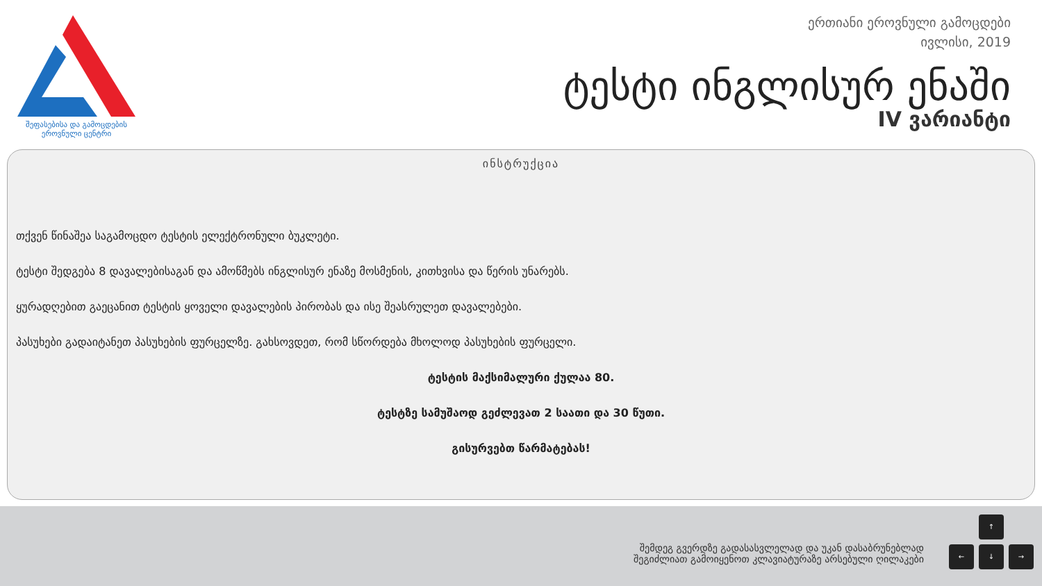შეფასებისა და გამოცდების
ეროვნული ცენტრი
ერთიანი ეროვნული გამოცდები
ივლისი, 2019
ტესტი ინგლისურ ენაში
IV ვარიანტი
ინსტრუქცია
თქვენ წინაშეა საგამოცდო ტესტის ელექტრონული ბუკლეტი.
ტესტი შედგება 8 დავალებისაგან და ამოწმებს ინგლისურ ენაზე მოსმენის, კითხვისა და წერის უნარებს.
ყურადღებით გაეცანით ტესტის ყოველი დავალების პირობას და ისე შეასრულეთ დავალებები.
პასუხები გადაიტანეთ პასუხების ფურცელზე. გახსოვდეთ, რომ სწორდება მხოლოდ პასუხების ფურცელი.
ტესტის მაქსიმალური ქულაა 80.
ტესტზე სამუშაოდ გეძლევათ 2 საათი და 30 წუთი.
გისურვებთ წარმატებას!
შემდეგ გვერდზე გადასასვლელად და უკან დასაბრუნებლად
შეგიძლიათ გამოიყენოთ კლავიატურაზე არსებული ღილაკები
↑
← ↓ →